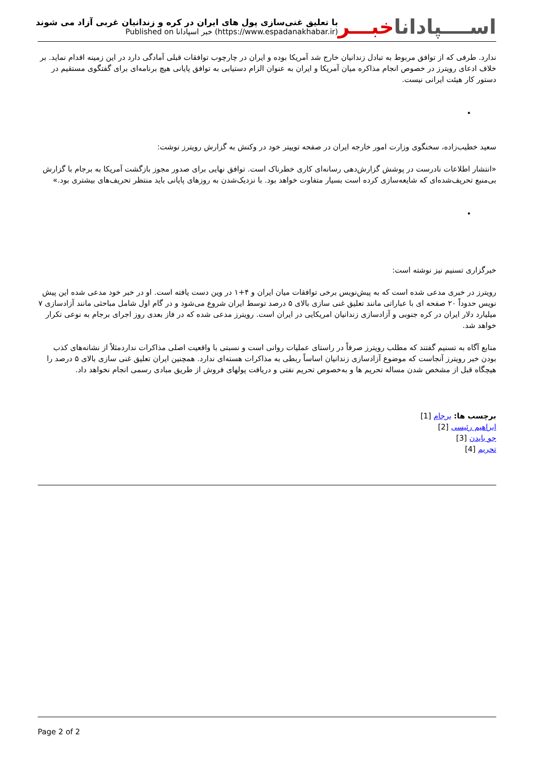اســــپاداناخبـــر
با تعلیق غنی‌سازی پول های ایران در کره و زندانیان غربی آزاد می شوند
Published on خبر اسپادانا (https://www.espadanakhabar.ir)
ندارد. طرفی که از توافق مربوط به تبادل زندانیان خارج شد آمریکا بوده و ایران در چارچوب توافقات قبلی آمادگی دارد در این زمینه اقدام نماید. بر خلاف ادعای رویترز در خصوص انجام مذاکره میان آمریکا و ایران به عنوان الزام دستیابی به توافق پایانی هیچ برنامه‌ای برای گفتگوی مستقیم در دستور کار هیئت ایرانی نیست.
•
سعید خطیب‌زاده، سخنگوی وزارت امور خارجه ایران در صفحه توییتر خود در وکنش به گزارش رویترز نوشت:
«انتشار اطلاعات نادرست در پوشش گزارش‌دهی رسانه‌ای کاری خطرناک است. توافق نهایی برای صدور مجوز بازگشت آمریکا به برجام با گزارش بی‌منبع تحریف‌شده‌ای که شایعه‌سازی کرده است بسیار متفاوت خواهد بود. با نزدیک‌شدن به روزهای پایانی باید منتظر تحریف‌های بیشتری بود.»
•
خبرگزاری تسنیم نیز نوشته است:
رویترز در خبری مدعی شده است که به پیش‌نویس برخی توافقات میان ایران و ۴+۱ در وین دست یافته است. او در خبر خود مدعی شده این پیش نویس حدوداً ۲۰ صفحه ای با عباراتی مانند تعلیق غنی سازی بالای ۵ درصد توسط ایران شروع می‌شود و در گام اول شامل مباحثی مانند آزادسازی ۷ میلیارد دلار ایران در کره جنوبی و آزادسازی زندانیان امریکایی در ایران است. رویترز مدعی شده که در فاز بعدی روز اجرای برجام به نوعی تکرار خواهد شد.
منابع آگاه به تسنیم گفتند که مطلب رویترز صرفاً در راستای عملیات روانی است و نسبتی با واقعیت اصلی مذاکرات ندارد‌مثلاً از نشانه‌های کذب بودن خبر رویترز آنجاست که موضوع آزادسازی زندانیان اساساً ربطی به مذاکرات هسته‌ای ندارد. همچنین ایران تعلیق غنی سازی بالای ۵ درصد را هیچگاه قبل از مشخص شدن مساله تحریم ها و به‌خصوص تحریم نفتی و دریافت پولهای فروش از طریق مبادی رسمی انجام نخواهد داد.
برچسب ها: برجام [1]
ابراهیم رئیسی [2]
جو بایدن [3]
تحریم [4]
Page 2 of 2